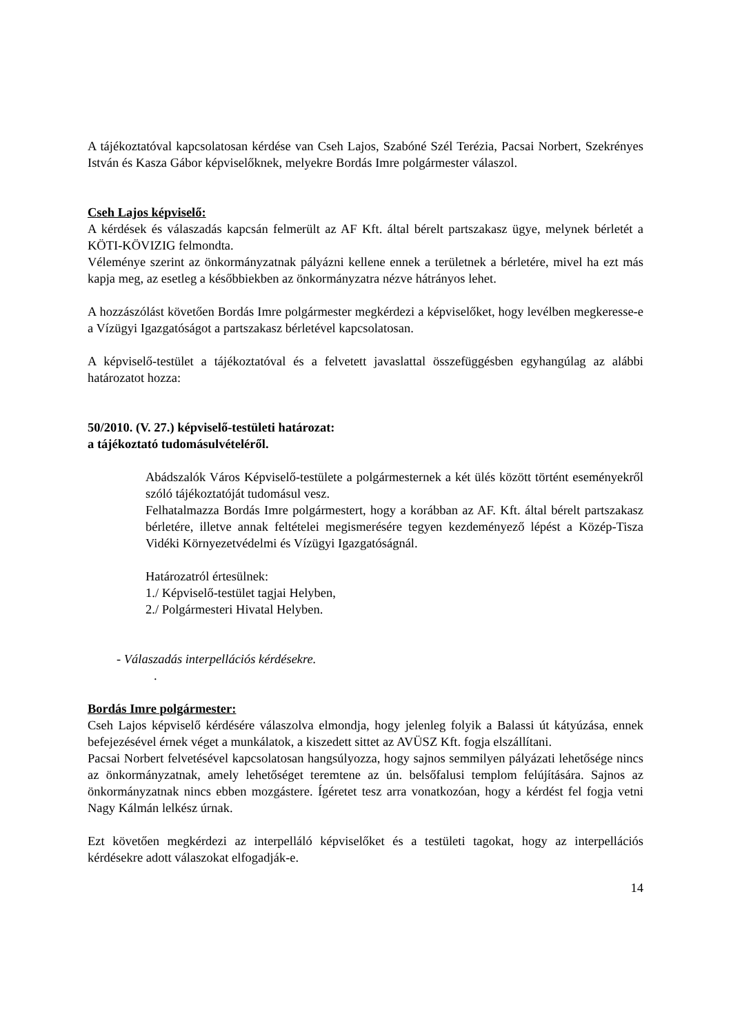A tájékoztatóval kapcsolatosan kérdése van Cseh Lajos, Szabóné Szél Terézia, Pacsai Norbert, Szekrényes István és Kasza Gábor képviselőknek, melyekre Bordás Imre polgármester válaszol.
Cseh Lajos képviselő:
A kérdések és válaszadás kapcsán felmerült az AF Kft. által bérelt partszakasz ügye, melynek bérletét a KÖTI-KÖVIZIG felmondta.
Véleménye szerint az önkormányzatnak pályázni kellene ennek a területnek a bérletére, mivel ha ezt más kapja meg, az esetleg a későbbiekben az önkormányzatra nézve hátrányos lehet.
A hozzászólást követően Bordás Imre polgármester megkérdezi a képviselőket, hogy levélben megkeresse-e a Vízügyi Igazgatóságot a partszakasz bérletével kapcsolatosan.
A képviselő-testület a tájékoztatóval és a felvetett javaslattal összefüggésben egyhangúlag az alábbi határozatot hozza:
50/2010. (V. 27.) képviselő-testületi határozat:
a tájékoztató tudomásulvételéről.
Abádszalók Város Képviselő-testülete a polgármesternek a két ülés között történt eseményekről szóló tájékoztatóját tudomásul vesz.
Felhatalmazza Bordás Imre polgármestert, hogy a korábban az AF. Kft. által bérelt partszakasz bérletére, illetve annak feltételei megismerésére tegyen kezdeményező lépést a Közép-Tisza Vidéki Környezetvédelmi és Vízügyi Igazgatóságnál.
Határozatról értesülnek:
1./ Képviselő-testület tagjai Helyben,
2./ Polgármesteri Hivatal Helyben.
- Válaszadás interpellációs kérdésekre.
.
Bordás Imre polgármester:
Cseh Lajos képviselő kérdésére válaszolva elmondja, hogy jelenleg folyik a Balassi út kátyúzása, ennek befejezésével érnek véget a munkálatok, a kiszedett sittet az AVÜSZ Kft. fogja elszállítani.
Pacsai Norbert felvetésével kapcsolatosan hangsúlyozza, hogy sajnos semmilyen pályázati lehetősége nincs az önkormányzatnak, amely lehetőséget teremtene az ún. belsőfalusi templom felújítására. Sajnos az önkormányzatnak nincs ebben mozgástere. Ígéretet tesz arra vonatkozóan, hogy a kérdést fel fogja vetni Nagy Kálmán lelkész úrnak.
Ezt követően megkérdezi az interpelláló képviselőket és a testületi tagokat, hogy az interpellációs kérdésekre adott válaszokat elfogadják-e.
14